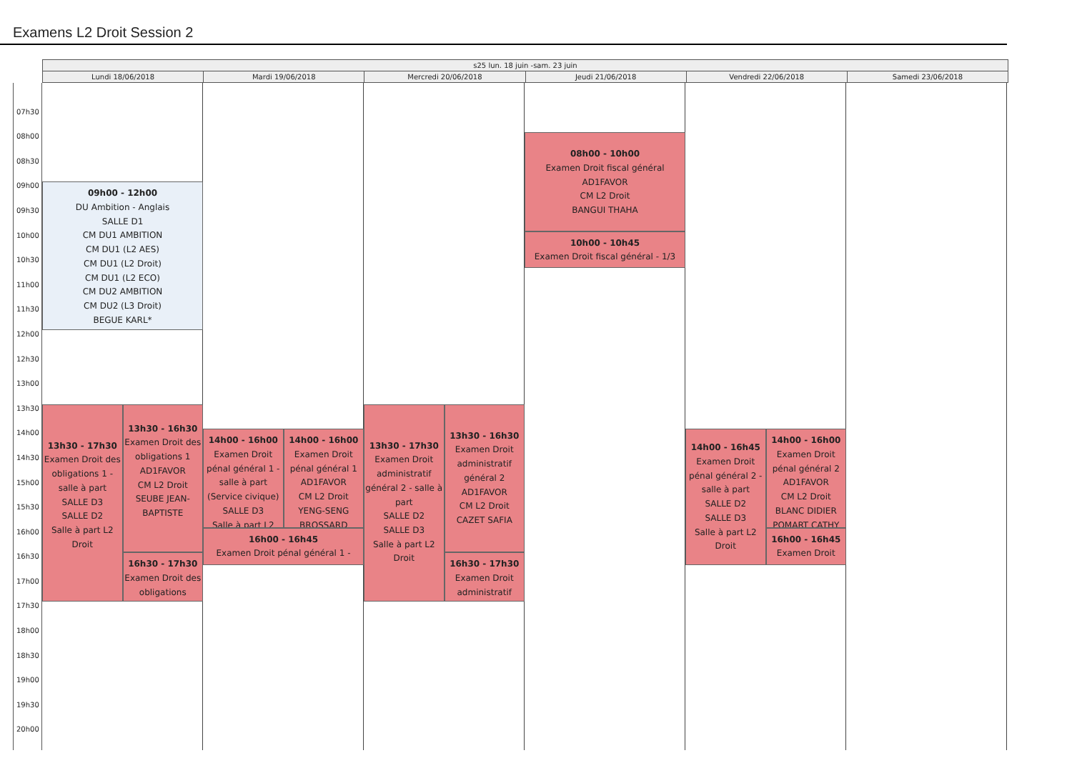Examens L2 Droit Session 2
s25 lun. 18 juin -sam. 23 juin
Lundi 18/06/2018 Mardi 19/06/2018 Mercredi 20/06/2018 Jeudi 21/06/2018 Vendredi 22/06/2018 Samedi 23/06/2018
07h30
08h00
08h30
09h00
09h30
10h00
10h30
11h00
11h30
12h00
12h30
13h00
13h30
14h00
14h30
15h00
15h30
16h00
16h30
17h00
17h30
18h00
18h30
19h00
19h30
20h00
09h00 - 12h00
DU Ambition - Anglais
SALLE D1
CM DU1 AMBITION
CM DU1 (L2 AES)
CM DU1 (L2 Droit)
CM DU1 (L2 ECO)
CM DU2 AMBITION
CM DU2 (L3 Droit)
BEGUE KARL*
13h30 - 17h30
Examen Droit des obligations 1 - salle à part
SALLE D3
SALLE D2
Salle à part L2 Droit
13h30 - 16h30
Examen Droit des obligations 1
AD1FAVOR
CM L2 Droit
SEUBE JEAN-BAPTISTE
16h30 - 17h30
Examen Droit des obligations
14h00 - 16h00
Examen Droit pénal général 1 - salle à part (Service civique)
SALLE D3
Salle à part L2
14h00 - 16h00
Examen Droit pénal général 1
AD1FAVOR
CM L2 Droit
YENG-SENG BROSSARD
16h00 - 16h45
Examen Droit pénal général 1 -
13h30 - 17h30
Examen Droit administratif général 2 - salle à part
SALLE D2
SALLE D3
Salle à part L2 Droit
13h30 - 16h30
Examen Droit administratif général 2
AD1FAVOR
CM L2 Droit
CAZET SAFIA
16h30 - 17h30
Examen Droit administratif
08h00 - 10h00
Examen Droit fiscal général
AD1FAVOR
CM L2 Droit
BANGUI THAHA
10h00 - 10h45
Examen Droit fiscal général - 1/3
14h00 - 16h45
Examen Droit pénal général 2 - salle à part
SALLE D2
SALLE D3
Salle à part L2 Droit
14h00 - 16h00
Examen Droit pénal général 2
AD1FAVOR
CM L2 Droit
BLANC DIDIER
POMART CATHY
16h00 - 16h45
Examen Droit